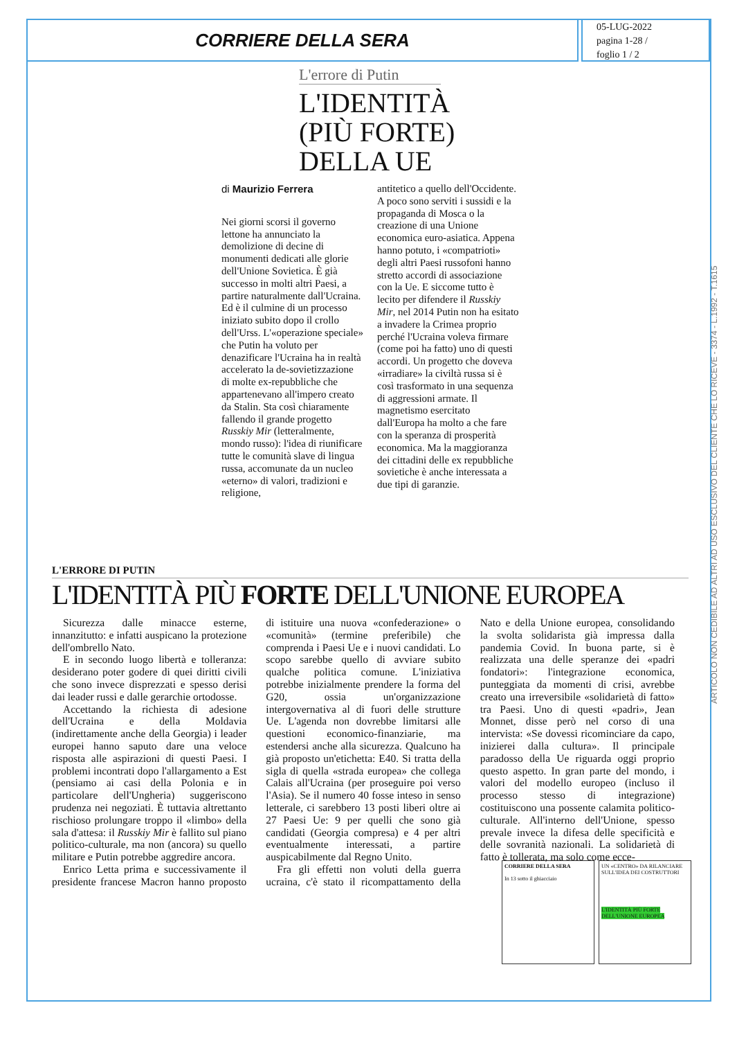CORRIERE DELLA SERA
05-LUG-2022
pagina 1-28 /
foglio 1 / 2
ARTICOLO NON CEDIBILE AD ALTRI AD USO ESCLUSIVO DEL CLIENTE CHE LO RICEVE - 3374 - L.1992 - T.1615
L'errore di Putin
L'IDENTITÀ
(PIÙ FORTE)
DELLA UE
di Maurizio Ferrera
Nei giorni scorsi il governo lettone ha annunciato la demolizione di decine di monumenti dedicati alle glorie dell'Unione Sovietica. È già successo in molti altri Paesi, a partire naturalmente dall'Ucraina. Ed è il culmine di un processo iniziato subito dopo il crollo dell'Urss. L'«operazione speciale» che Putin ha voluto per denazificare l'Ucraina ha in realtà accelerato la de-sovietizzazione di molte ex-repubbliche che appartenevano all'impero creato da Stalin. Sta così chiaramente fallendo il grande progetto Russkiy Mir (letteralmente, mondo russo): l'idea di riunificare tutte le comunità slave di lingua russa, accomunate da un nucleo «eterno» di valori, tradizioni e religione,
antitetico a quello dell'Occidente. A poco sono serviti i sussidi e la propaganda di Mosca o la creazione di una Unione economica euro-asiatica. Appena hanno potuto, i «compatrioti» degli altri Paesi russofoni hanno stretto accordi di associazione con la Ue. E siccome tutto è lecito per difendere il Russkiy Mir, nel 2014 Putin non ha esitato a invadere la Crimea proprio perché l'Ucraina voleva firmare (come poi ha fatto) uno di questi accordi. Un progetto che doveva «irradiare» la civiltà russa si è così trasformato in una sequenza di aggressioni armate. Il magnetismo esercitato dall'Europa ha molto a che fare con la speranza di prosperità economica. Ma la maggioranza dei cittadini delle ex repubbliche sovietiche è anche interessata a due tipi di garanzie.
L'ERRORE DI PUTIN
L'IDENTITÀ PIÙ FORTE DELL'UNIONE EUROPEA
Sicurezza dalle minacce esterne, innanzitutto: e infatti auspicano la protezione dell'ombrello Nato.
E in secondo luogo libertà e tolleranza: desiderano poter godere di quei diritti civili che sono invece disprezzati e spesso derisi dai leader russi e dalle gerarchie ortodosse.
Accettando la richiesta di adesione dell'Ucraina e della Moldavia (indirettamente anche della Georgia) i leader europei hanno saputo dare una veloce risposta alle aspirazioni di questi Paesi. I problemi incontrati dopo l'allargamento a Est (pensiamo ai casi della Polonia e in particolare dell'Ungheria) suggeriscono prudenza nei negoziati. È tuttavia altrettanto rischioso prolungare troppo il «limbo» della sala d'attesa: il Russkiy Mir è fallito sul piano politico-culturale, ma non (ancora) su quello militare e Putin potrebbe aggredire ancora.
Enrico Letta prima e successivamente il presidente francese Macron hanno proposto di istituire una nuova «confederazione» o «comunità» (termine preferibile) che comprenda i Paesi Ue e i nuovi candidati. Lo scopo sarebbe quello di avviare subito qualche politica comune. L'iniziativa potrebbe inizialmente prendere la forma del G20, ossia un'organizzazione intergovernativa al di fuori delle strutture Ue. L'agenda non dovrebbe limitarsi alle questioni economico-finanziarie, ma estendersi anche alla sicurezza. Qualcuno ha già proposto un'etichetta: E40. Si tratta della sigla di quella «strada europea» che collega Calais all'Ucraina (per proseguire poi verso l'Asia). Se il numero 40 fosse inteso in senso letterale, ci sarebbero 13 posti liberi oltre ai 27 Paesi Ue: 9 per quelli che sono già candidati (Georgia compresa) e 4 per altri eventualmente interessati, a partire auspicabilmente dal Regno Unito.
Fra gli effetti non voluti della guerra ucraina, c'è stato il ricompattamento della Nato e della Unione europea, consolidando la svolta solidarista già impressa dalla pandemia Covid. In buona parte, si è realizzata una delle speranze dei «padri fondatori»: l'integrazione economica, punteggiata da momenti di crisi, avrebbe creato una irreversibile «solidarietà di fatto» tra Paesi. Uno di questi «padri», Jean Monnet, disse però nel corso di una intervista: «Se dovessi ricominciare da capo, inizierei dalla cultura». Il principale paradosso della Ue riguarda oggi proprio questo aspetto. In gran parte del mondo, i valori del modello europeo (incluso il processo stesso di integrazione) costituiscono una possente calamita politico-culturale. All'interno dell'Unione, spesso prevale invece la difesa delle specificità e delle sovranità nazionali. La solidarietà di fatto è tollerata, ma solo come ecce-
CORRIERE DELLA SERA
In 13 sotto il ghiacciaio
UN «CENTRO» DA RILANCIARE SULL'IDEA DEI COSTRUTTORI
L'IDENTITÀ PIÙ FORTE DELL'UNIONE EUROPEA